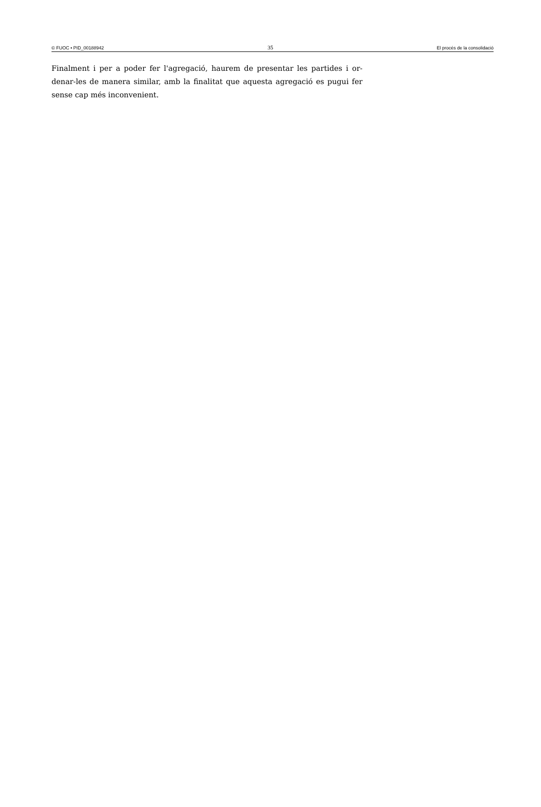© FUOC • PID_00188942 35 El procés de la consolidació
Finalment i per a poder fer l'agregació, haurem de presentar les partides i or­denar-les de manera similar, amb la finalitat que aquesta agregació es pugui fer sense cap més inconvenient.